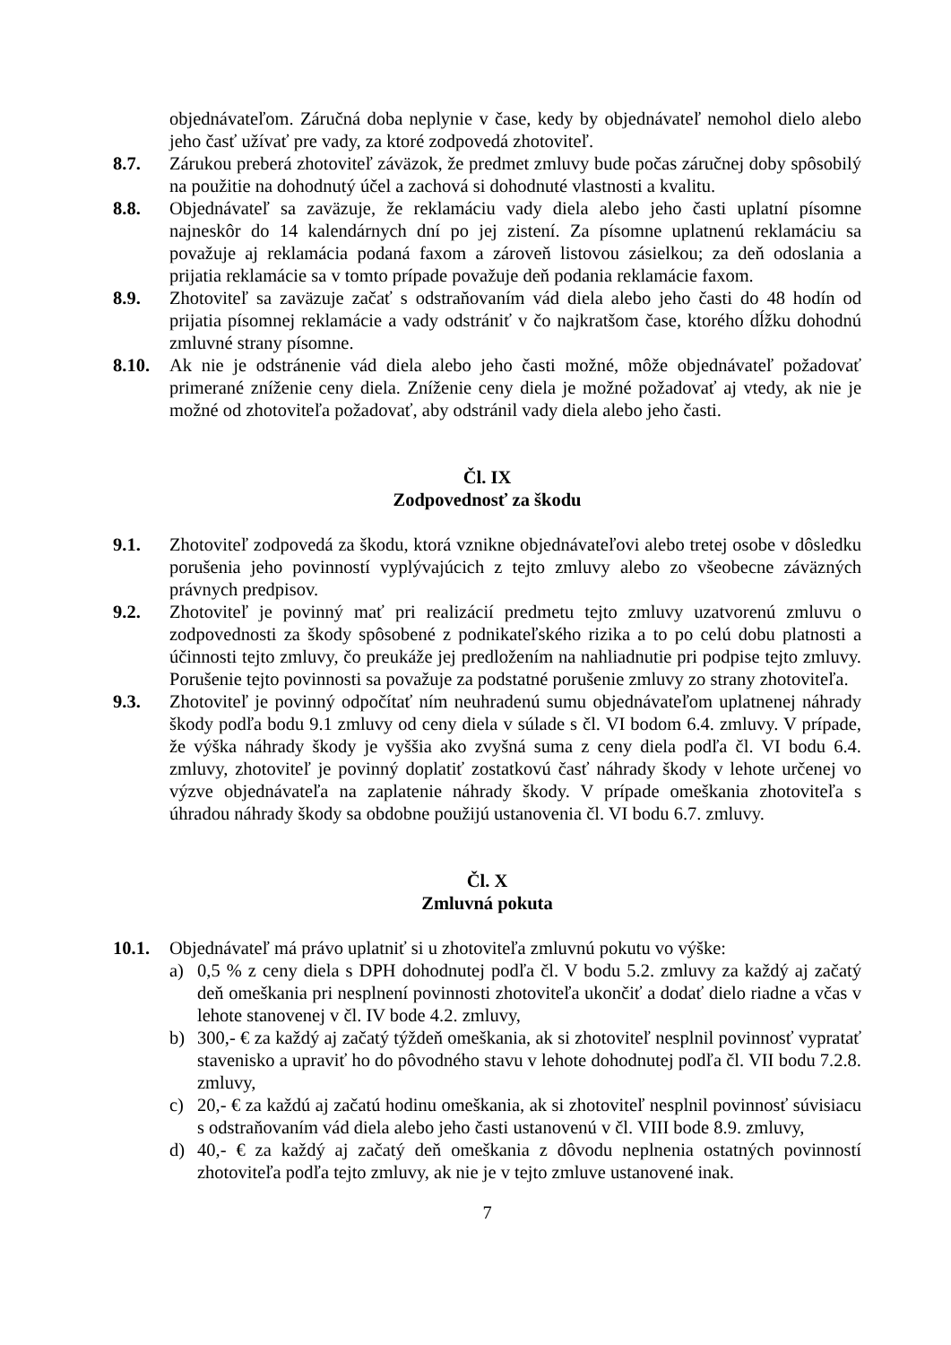objednávateľom. Záručná doba neplynie v čase, kedy by objednávateľ nemohol dielo alebo jeho časť užívať pre vady, za ktoré zodpovedá zhotoviteľ.
8.7. Zárukou preberá zhotoviteľ záväzok, že predmet zmluvy bude počas záručnej doby spôsobilý na použitie na dohodnutý účel a zachová si dohodnuté vlastnosti a kvalitu.
8.8. Objednávateľ sa zaväzuje, že reklamáciu vady diela alebo jeho časti uplatní písomne najneskôr do 14 kalendárnych dní po jej zistení. Za písomne uplatnenú reklamáciu sa považuje aj reklamácia podaná faxom a zároveň listovou zásielkou; za deň odoslania a prijatia reklamácie sa v tomto prípade považuje deň podania reklamácie faxom.
8.9. Zhotoviteľ sa zaväzuje začať s odstraňovaním vád diela alebo jeho časti do 48 hodín od prijatia písomnej reklamácie a vady odstrániť v čo najkratšom čase, ktorého dĺžku dohodnú zmluvné strany písomne.
8.10. Ak nie je odstránenie vád diela alebo jeho časti možné, môže objednávateľ požadovať primerané zníženie ceny diela. Zníženie ceny diela je možné požadovať aj vtedy, ak nie je možné od zhotoviteľa požadovať, aby odstránil vady diela alebo jeho časti.
Čl. IX
Zodpovednosť za škodu
9.1. Zhotoviteľ zodpovedá za škodu, ktorá vznikne objednávateľovi alebo tretej osobe v dôsledku porušenia jeho povinností vyplývajúcich z tejto zmluvy alebo zo všeobecne záväzných právnych predpisov.
9.2. Zhotoviteľ je povinný mať pri realizácií predmetu tejto zmluvy uzatvorenú zmluvu o zodpovednosti za škody spôsobené z podnikateľského rizika a to po celú dobu platnosti a účinnosti tejto zmluvy, čo preukáže jej predložením na nahliadnutie pri podpise tejto zmluvy. Porušenie tejto povinnosti sa považuje za podstatné porušenie zmluvy zo strany zhotoviteľa.
9.3. Zhotoviteľ je povinný odpočítať ním neuhradenú sumu objednávateľom uplatnenej náhrady škody podľa bodu 9.1 zmluvy od ceny diela v súlade s čl. VI bodom 6.4. zmluvy. V prípade, že výška náhrady škody je vyššia ako zvyšná suma z ceny diela podľa čl. VI bodu 6.4. zmluvy, zhotoviteľ je povinný doplatiť zostatkovú časť náhrady škody v lehote určenej vo výzve objednávateľa na zaplatenie náhrady škody. V prípade omeškania zhotoviteľa s úhradou náhrady škody sa obdobne použijú ustanovenia čl. VI bodu 6.7. zmluvy.
Čl. X
Zmluvná pokuta
10.1. Objednávateľ má právo uplatniť si u zhotoviteľa zmluvnú pokutu vo výške:
a) 0,5 % z ceny diela s DPH dohodnutej podľa čl. V bodu 5.2. zmluvy za každý aj začatý deň omeškania pri nesplnení povinnosti zhotoviteľa ukončiť a dodať dielo riadne a včas v lehote stanovenej v čl. IV bode 4.2. zmluvy,
b) 300,- € za každý aj začatý týždeň omeškania, ak si zhotoviteľ nesplnil povinnosť vypratať stavenisko a upraviť ho do pôvodného stavu v lehote dohodnutej podľa čl. VII bodu 7.2.8. zmluvy,
c) 20,- € za každú aj začatú hodinu omeškania, ak si zhotoviteľ nesplnil povinnosť súvisiacu s odstraňovaním vád diela alebo jeho časti ustanovenú v čl. VIII bode 8.9. zmluvy,
d) 40,- € za každý aj začatý deň omeškania z dôvodu neplnenia ostatných povinností zhotoviteľa podľa tejto zmluvy, ak nie je v tejto zmluve ustanovené inak.
7